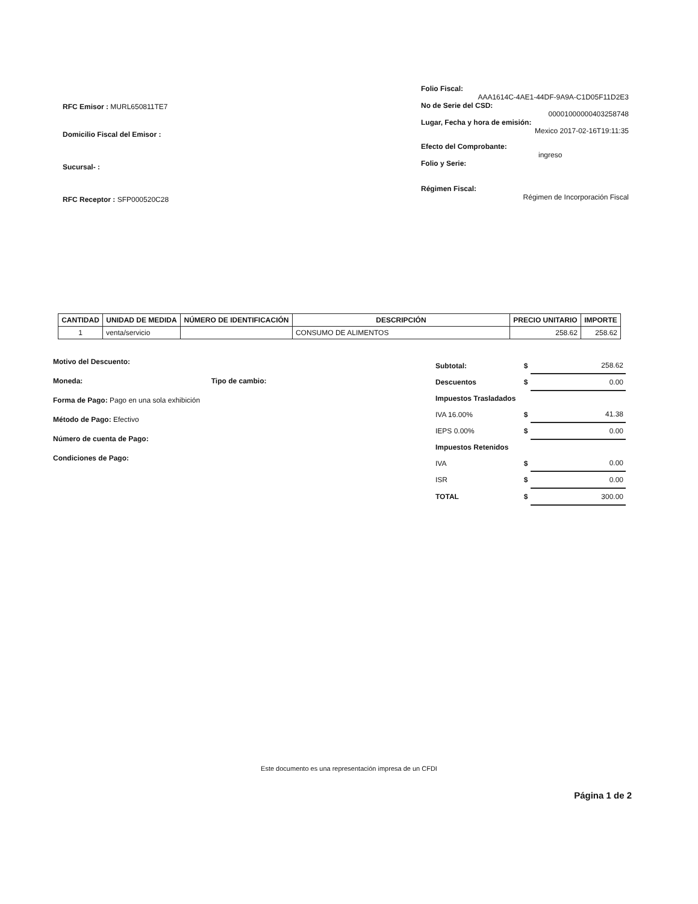RFC Emisor : MURL650811TE7
Domicilio Fiscal del Emisor :
Sucursal- :
RFC Receptor : SFP000520C28
Folio Fiscal:
AAA1614C-4AE1-44DF-9A9A-C1D05F11D2E3
No de Serie del CSD:
00001000000403258748
Lugar, Fecha y hora de emisión:
Mexico 2017-02-16T19:11:35
Efecto del Comprobante:
ingreso
Folio y Serie:
Régimen Fiscal:
Régimen de Incorporación Fiscal
| CANTIDAD | UNIDAD DE MEDIDA | NÚMERO DE IDENTIFICACIÓN | DESCRIPCIÓN | PRECIO UNITARIO | IMPORTE |
| --- | --- | --- | --- | --- | --- |
| 1 | venta/servicio | | CONSUMO DE ALIMENTOS | 258.62 | 258.62 |
Motivo del Descuento:
Moneda: Tipo de cambio:
Forma de Pago: Pago en una sola exhibición
Método de Pago: Efectivo
Número de cuenta de Pago:
Condiciones de Pago:
| Subtotal: | $ | 258.62 |
| Descuentos | $ | 0.00 |
| Impuestos Trasladados | | |
| IVA 16.00% | $ | 41.38 |
| IEPS 0.00% | $ | 0.00 |
| Impuestos Retenidos | | |
| IVA | $ | 0.00 |
| ISR | $ | 0.00 |
| TOTAL | $ | 300.00 |
Este documento es una representación impresa de un CFDI
Página 1 de 2